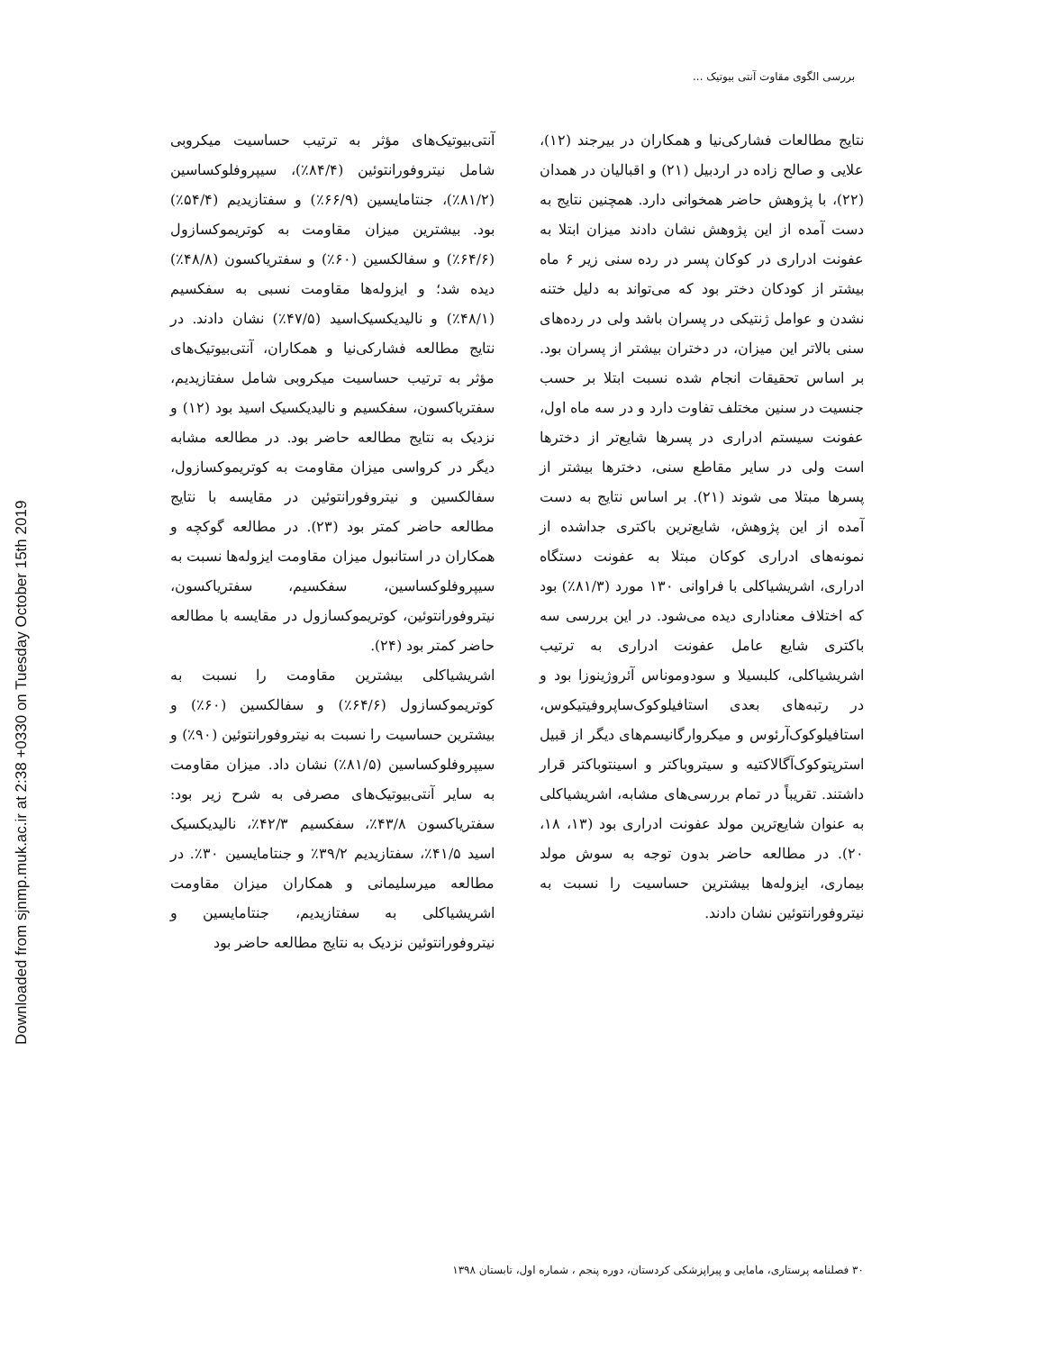Downloaded from sjnmp.muk.ac.ir at 2:38 +0330 on Tuesday October 15th 2019
بررسی الگوی مقاوت آنتی بیوتیک ...
نتایج مطالعات فشارکی‌نیا و همکاران در بیرجند (۱۲)، علایی و صالح زاده در اردبیل (۲۱) و اقبالیان در همدان (۲۲)، با پژوهش حاضر همخوانی دارد. همچنین نتایج به دست آمده از این پژوهش نشان دادند میزان ابتلا به عفونت ادراری در کوکان پسر در رده سنی زیر ۶ ماه بیشتر از کودکان دختر بود که می‌تواند به دلیل ختنه نشدن و عوامل ژنتیکی در پسران باشد ولی در رده‌های سنی بالاتر این میزان، در دختران بیشتر از پسران بود. بر اساس تحقیقات انجام شده نسبت ابتلا بر حسب جنسیت در سنین مختلف تفاوت دارد و در سه ماه اول، عفونت سیستم ادراری در پسرها شایع‌تر از دخترها است ولی در سایر مقاطع سنی، دخترها بیشتر از پسرها مبتلا می شوند (۲۱). بر اساس نتایج به دست آمده از این پژوهش، شایع‌ترین باکتری جداشده از نمونه‌های ادراری کوکان مبتلا به عفونت دستگاه ادراری، اشریشیاکلی با فراوانی ۱۳۰ مورد (۸۱/۳٪) بود که اختلاف معناداری دیده می‌شود. در این بررسی سه باکتری شایع عامل عفونت ادراری به ترتیب اشریشیاکلی، کلبسیلا و سودوموناس آئروژینوزا بود و در رتبه‌های بعدی استافیلوکوک‌ساپروفیتیکوس، استافیلوکوک‌آرئوس و میکروارگانیسم‌های دیگر از قبیل استرپتوکوک‌آگالاکتیه و سیتروباکتر و اسینتوباکتر قرار داشتند. تقریباً در تمام بررسی‌های مشابه، اشریشیاکلی به عنوان شایع‌ترین مولد عفونت ادراری بود (۱۳، ۱۸، ۲۰). در مطالعه حاضر بدون توجه به سوش مولد بیماری، ایزوله‌ها بیشترین حساسیت را نسبت به نیتروفورانتوئین نشان دادند.
آنتی‌بیوتیک‌های مؤثر به ترتیب حساسیت میکروبی شامل نیتروفورانتوئین (۸۴/۴٪)، سیپروفلوکساسین (۸۱/۲٪)، جنتامایسین (۶۶/۹٪) و سفتازیدیم (۵۴/۴٪) بود. بیشترین میزان مقاومت به کوتریموکسازول (۶۴/۶٪) و سفالکسین (۶۰٪) و سفتریاکسون (۴۸/۸٪) دیده شد؛ و ایزوله‌ها مقاومت نسبی به سفکسیم (۴۸/۱٪) و نالیدیکسیک‌اسید (۴۷/۵٪) نشان دادند. در نتایج مطالعه فشارکی‌نیا و همکاران، آنتی‌بیوتیک‌های مؤثر به ترتیب حساسیت میکروبی شامل سفتازیدیم، سفتریاکسون، سفکسیم و نالیدیکسیک اسید بود (۱۲) و نزدیک به نتایج مطالعه حاضر بود. در مطالعه مشابه دیگر در کرواسی میزان مقاومت به کوتریموکسازول، سفالکسین و نیتروفورانتوئین در مقایسه با نتایج مطالعه حاضر کمتر بود (۲۳). در مطالعه گوکچه و همکاران در استانبول میزان مقاومت ایزوله‌ها نسبت به سیپروفلوکساسین، سفکسیم، سفتریاکسون، نیتروفورانتوئین، کوتریموکسازول در مقایسه با مطالعه حاضر کمتر بود (۲۴).
اشریشیاکلی بیشترین مقاومت را نسبت به کوتریموکسازول (۶۴/۶٪) و سفالکسین (۶۰٪) و بیشترین حساسیت را نسبت به نیتروفورانتوئین (۹۰٪) و سیپروفلوکساسین (۸۱/۵٪) نشان داد. میزان مقاومت به سایر آنتی‌بیوتیک‌های مصرفی به شرح زیر بود: سفتریاکسون ۴۳/۸٪، سفکسیم ۴۲/۳٪، نالیدیکسیک اسید ۴۱/۵٪، سفتازیدیم ۳۹/۲٪ و جنتامایسین ۳۰٪. در مطالعه میرسلیمانی و همکاران میزان مقاومت اشریشیاکلی به سفتازیدیم، جنتامایسین و نیتروفورانتوئین نزدیک به نتایج مطالعه حاضر بود
۳۰ فصلنامه پرستاری، مامایی و پیراپزشکی کردستان، دوره پنجم ، شماره اول، تابستان ۱۳۹۸